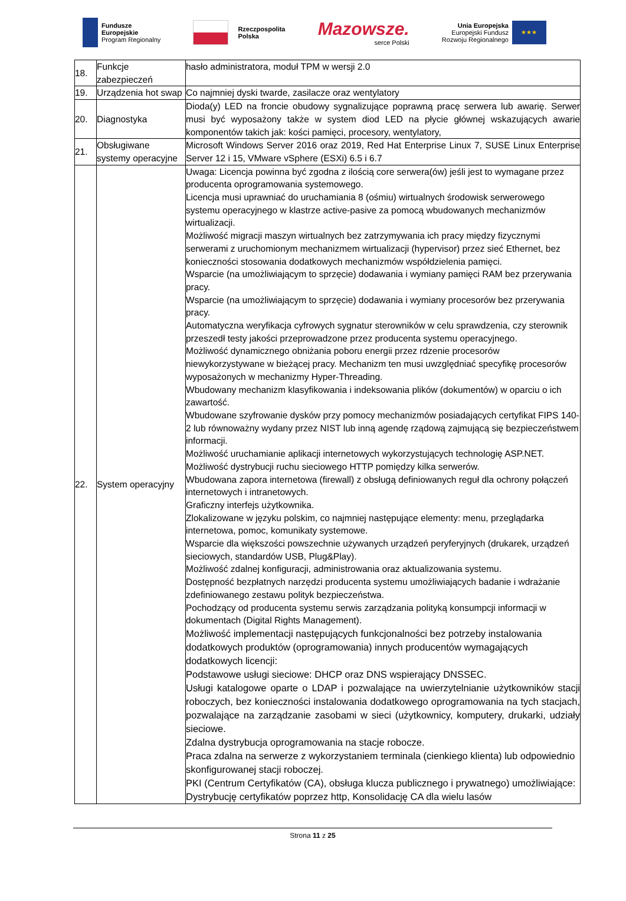Fundusze
Europejskie
Program Regionalny
Rzeczpospolita
Polska
Mazowsze.
serce Polski
Unia Europejska
Europejski Fundusz
Rozwoju Regionalnego
★★★
| 18. | Funkcje zabezpieczeń | hasło administratora, moduł TPM w wersji 2.0 |
| 19. | Urządzenia hot swap | Co najmniej dyski twarde, zasilacze oraz wentylatory |
| 20. | Diagnostyka | Dioda(y) LED na froncie obudowy sygnalizujące poprawną pracę serwera lub awarię. Serwer musi być wyposażony także w system diod LED na płycie głównej wskazujących awarie komponentów takich jak: kości pamięci, procesory, wentylatory, |
| 21. | Obsługiwane systemy operacyjne | Microsoft Windows Server 2016 oraz 2019, Red Hat Enterprise Linux 7, SUSE Linux Enterprise Server 12 i 15, VMware vSphere (ESXi) 6.5 i 6.7 |
| 22. | System operacyjny | Uwaga: Licencja powinna być zgodna z ilością core serwera(ów) jeśli jest to wymagane przez producenta oprogramowania systemowego. Licencja musi uprawniać do uruchamiania 8 (ośmiu) wirtualnych środowisk serwerowego systemu operacyjnego w klastrze active-pasive za pomocą wbudowanych mechanizmów wirtualizacji. Możliwość migracji maszyn wirtualnych bez zatrzymywania ich pracy między fizycznymi serwerami z uruchomionym mechanizmem wirtualizacji (hypervisor) przez sieć Ethernet, bez konieczności stosowania dodatkowych mechanizmów współdzielenia pamięci. Wsparcie (na umożliwiającym to sprzęcie) dodawania i wymiany pamięci RAM bez przerywania pracy. Wsparcie (na umożliwiającym to sprzęcie) dodawania i wymiany procesorów bez przerywania pracy. Automatyczna weryfikacja cyfrowych sygnatur sterowników w celu sprawdzenia, czy sterownik przeszedł testy jakości przeprowadzone przez producenta systemu operacyjnego. Możliwość dynamicznego obniżania poboru energii przez rdzenie procesorów niewykorzystywane w bieżącej pracy. Mechanizm ten musi uwzględniać specyfikę procesorów wyposażonych w mechanizmy Hyper-Threading. Wbudowany mechanizm klasyfikowania i indeksowania plików (dokumentów) w oparciu o ich zawartość. Wbudowane szyfrowanie dysków przy pomocy mechanizmów posiadających certyfikat FIPS 140-2 lub równoważny wydany przez NIST lub inną agendę rządową zajmującą się bezpieczeństwem informacji. Możliwość uruchamianie aplikacji internetowych wykorzystujących technologię ASP.NET. Możliwość dystrybucji ruchu sieciowego HTTP pomiędzy kilka serwerów. Wbudowana zapora internetowa (firewall) z obsługą definiowanych reguł dla ochrony połączeń internetowych i intranetowych. Graficzny interfejs użytkownika. Zlokalizowane w języku polskim, co najmniej następujące elementy: menu, przeglądarka internetowa, pomoc, komunikaty systemowe. Wsparcie dla większości powszechnie używanych urządzeń peryferyjnych (drukarek, urządzeń sieciowych, standardów USB, Plug&Play). Możliwość zdalnej konfiguracji, administrowania oraz aktualizowania systemu. Dostępność bezpłatnych narzędzi producenta systemu umożliwiających badanie i wdrażanie zdefiniowanego zestawu polityk bezpieczeństwa. Pochodzący od producenta systemu serwis zarządzania polityką konsumpcji informacji w dokumentach (Digital Rights Management). Możliwość implementacji następujących funkcjonalności bez potrzeby instalowania dodatkowych produktów (oprogramowania) innych producentów wymagających dodatkowych licencji: Podstawowe usługi sieciowe: DHCP oraz DNS wspierający DNSSEC. Usługi katalogowe oparte o LDAP i pozwalające na uwierzytelnianie użytkowników stacji roboczych, bez konieczności instalowania dodatkowego oprogramowania na tych stacjach, pozwalające na zarządzanie zasobami w sieci (użytkownicy, komputery, drukarki, udziały sieciowe. Zdalna dystrybucja oprogramowania na stacje robocze. Praca zdalna na serwerze z wykorzystaniem terminala (cienkiego klienta) lub odpowiednio skonfigurowanej stacji roboczej. PKI (Centrum Certyfikatów (CA), obsługa klucza publicznego i prywatnego) umożliwiające: Dystrybucję certyfikatów poprzez http, Konsolidację CA dla wielu lasów |
Strona 11 z 25